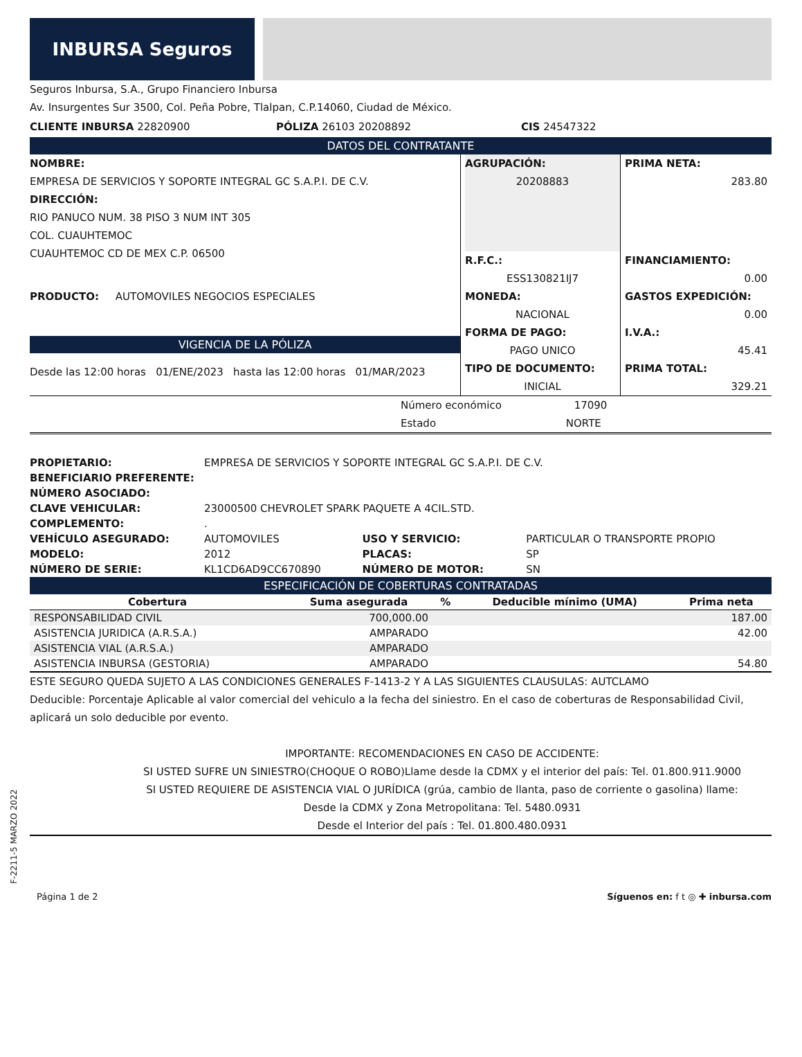INBURSA Seguros
Seguros Inbursa, S.A., Grupo Financiero Inbursa
Av. Insurgentes Sur 3500, Col. Peña Pobre, Tlalpan, C.P.14060, Ciudad de México.
CLIENTE INBURSA 22820900 PÓLIZA 26103 20208892 CIS 24547322
DATOS DEL CONTRATANTE
NOMBRE:
EMPRESA DE SERVICIOS Y SOPORTE INTEGRAL GC S.A.P.I. DE C.V.
DIRECCIÓN:
RIO PANUCO NUM. 38 PISO 3 NUM INT 305
COL. CUAUHTEMOC
CUAUHTEMOC CD DE MEX C.P. 06500
PRODUCTO: AUTOMOVILES NEGOCIOS ESPECIALES
VIGENCIA DE LA PÓLIZA
Desde las 12:00 horas 01/ENE/2023 hasta las 12:00 horas 01/MAR/2023
AGRUPACIÓN:
20208883
R.F.C.:
ESS130821IJ7
MONEDA:
NACIONAL
FORMA DE PAGO:
PAGO UNICO
TIPO DE DOCUMENTO:
INICIAL
PRIMA NETA:
283.80
FINANCIAMIENTO:
0.00
GASTOS EXPEDICIÓN:
0.00
I.V.A.:
45.41
PRIMA TOTAL:
329.21
Número económico 17090
Estado NORTE
| PROPIETARIO: | EMPRESA DE SERVICIOS Y SOPORTE INTEGRAL GC S.A.P.I. DE C.V. | | |
| BENEFICIARIO PREFERENTE: | | | |
| NÚMERO ASOCIADO: | | | |
| CLAVE VEHICULAR: | 23000500 CHEVROLET SPARK PAQUETE A 4CIL.STD. | | |
| COMPLEMENTO: | . | | |
| VEHÍCULO ASEGURADO: | AUTOMOVILES | USO Y SERVICIO: | PARTICULAR O TRANSPORTE PROPIO |
| MODELO: | 2012 | PLACAS: | SP |
| NÚMERO DE SERIE: | KL1CD6AD9CC670890 | NÚMERO DE MOTOR: | SN |
ESPECIFICACIÓN DE COBERTURAS CONTRATADAS
| Cobertura | Suma asegurada | % | Deducible mínimo (UMA) | Prima neta |
| --- | --- | --- | --- | --- |
| RESPONSABILIDAD CIVIL | 700,000.00 | | | 187.00 |
| ASISTENCIA JURIDICA (A.R.S.A.) | AMPARADO | | | 42.00 |
| ASISTENCIA VIAL (A.R.S.A.) | AMPARADO | | | |
| ASISTENCIA INBURSA (GESTORIA) | AMPARADO | | | 54.80 |
ESTE SEGURO QUEDA SUJETO A LAS CONDICIONES GENERALES F-1413-2 Y A LAS SIGUIENTES CLAUSULAS: AUTCLAMO
Deducible: Porcentaje Aplicable al valor comercial del vehiculo a la fecha del siniestro. En el caso de coberturas de Responsabilidad Civil, aplicará un solo deducible por evento.
IMPORTANTE: RECOMENDACIONES EN CASO DE ACCIDENTE:
SI USTED SUFRE UN SINIESTRO(CHOQUE O ROBO)Llame desde la CDMX y el interior del país: Tel. 01.800.911.9000
SI USTED REQUIERE DE ASISTENCIA VIAL O JURÍDICA (grúa, cambio de llanta, paso de corriente o gasolina) llame:
Desde la CDMX y Zona Metropolitana: Tel. 5480.0931
Desde el Interior del país : Tel. 01.800.480.0931
F-2211-5 MARZO 2022
Página 1 de 2 Síguenos en: f t ◎ ✚ inbursa.com